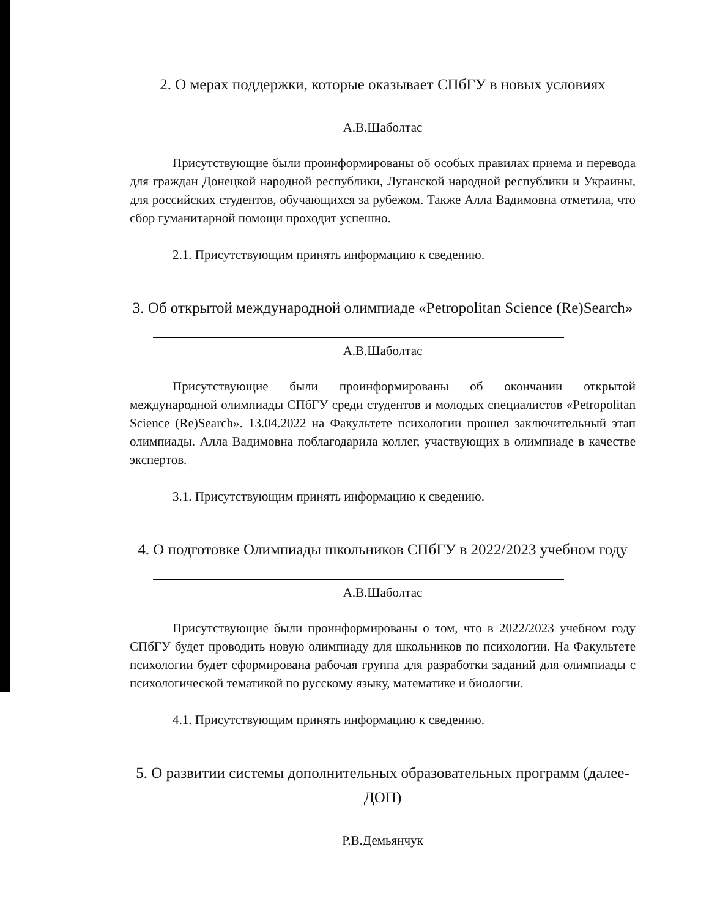2. О мерах поддержки, которые оказывает СПбГУ в новых условиях
А.В.Шаболтас
Присутствующие были проинформированы об особых правилах приема и перевода для граждан Донецкой народной республики, Луганской народной республики и Украины, для российских студентов, обучающихся за рубежом. Также Алла Вадимовна отметила, что сбор гуманитарной помощи проходит успешно.
2.1. Присутствующим принять информацию к сведению.
3. Об открытой международной олимпиаде «Petropolitan Science (Re)Search»
А.В.Шаболтас
Присутствующие были проинформированы об окончании открытой международной олимпиады СПбГУ среди студентов и молодых специалистов «Petropolitan Science (Re)Search». 13.04.2022 на Факультете психологии прошел заключительный этап олимпиады. Алла Вадимовна поблагодарила коллег, участвующих в олимпиаде в качестве экспертов.
3.1. Присутствующим принять информацию к сведению.
4. О подготовке Олимпиады школьников СПбГУ в 2022/2023 учебном году
А.В.Шаболтас
Присутствующие были проинформированы о том, что в 2022/2023 учебном году СПбГУ будет проводить новую олимпиаду для школьников по психологии. На Факультете психологии будет сформирована рабочая группа для разработки заданий для олимпиады с психологической тематикой по русскому языку, математике и биологии.
4.1. Присутствующим принять информацию к сведению.
5. О развитии системы дополнительных образовательных программ (далее-ДОП)
Р.В.Демьянчук